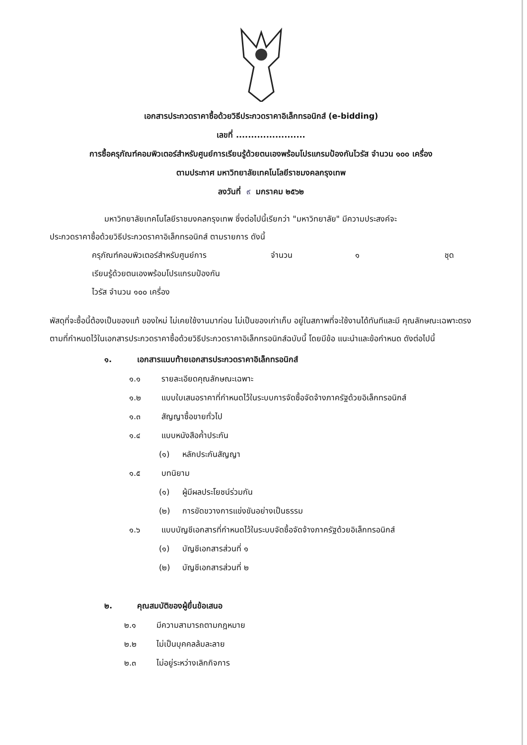เอกสารประกวดราคาซื้อด้วยวิธีประกวดราคาอิเล็กทรอนิกส์ (e-bidding)
เลขที่ .......................
การซื้อครุภัณฑ์คอมพิวเตอร์สำหรับศูนย์การเรียนรู้ด้วยตนเองพร้อมโปรแกรมป้องกันไวรัส จำนวน ๑๐๐ เครื่อง
ตามประกาศ มหาวิทยาลัยเทคโนโลยีราชมงคลกรุงเทพ
ลงวันที่ ๙ มกราคม ๒๕๖๒
มหาวิทยาลัยเทคโนโลยีราชมงคลกรุงเทพ ซึ่งต่อไปนี้เรียกว่า "มหาวิทยาลัย" มีความประสงค์จะ
ประกวดราคาซื้อด้วยวิธีประกวดราคาอิเล็กทรอนิกส์ ตามรายการ ดังนี้
ครุภัณฑ์คอมพิวเตอร์สำหรับศูนย์การ
เรียนรู้ด้วยตนเองพร้อมโปรแกรมป้องกัน
ไวรัส จำนวน ๑๐๐ เครื่อง
จำนวน ๑ ชุด
พัสดุที่จะซื้อนี้ต้องเป็นของแท้ ของใหม่ ไม่เคยใช้งานมาก่อน ไม่เป็นของเก่าเก็บ อยู่ในสภาพที่จะใช้งานได้ทันทีและมี คุณลักษณะเฉพาะตรงตามที่กำหนดไว้ในเอกสารประกวดราคาซื้อด้วยวิธีประกวดราคาอิเล็กทรอนิกส์ฉบับนี้ โดยมีข้อ แนะนำและข้อกำหนด ดังต่อไปนี้
๑. เอกสารแนบท้ายเอกสารประกวดราคาอิเล็กทรอนิกส์
๑.๑ รายละเอียดคุณลักษณะเฉพาะ
๑.๒ แบบใบเสนอราคาที่กำหนดไว้ในระบบการจัดซื้อจัดจ้างภาครัฐด้วยอิเล็กทรอนิกส์
๑.๓ สัญญาซื้อขายทั่วไป
๑.๔ แบบหนังสือค้ำประกัน
(๑) หลักประกันสัญญา
๑.๕ บทนิยาม
(๑) ผู้มีผลประโยชน์ร่วมกัน
(๒) การขัดขวางการแข่งขันอย่างเป็นธรรม
๑.๖ แบบบัญชีเอกสารที่กำหนดไว้ในระบบจัดซื้อจัดจ้างภาครัฐด้วยอิเล็กทรอนิกส์
(๑) บัญชีเอกสารส่วนที่ ๑
(๒) บัญชีเอกสารส่วนที่ ๒
๒. คุณสมบัติของผู้ยื่นข้อเสนอ
๒.๑ มีความสามารถตามกฎหมาย
๒.๒ ไม่เป็นบุคคลล้มละลาย
๒.๓ ไม่อยู่ระหว่างเลิกกิจการ